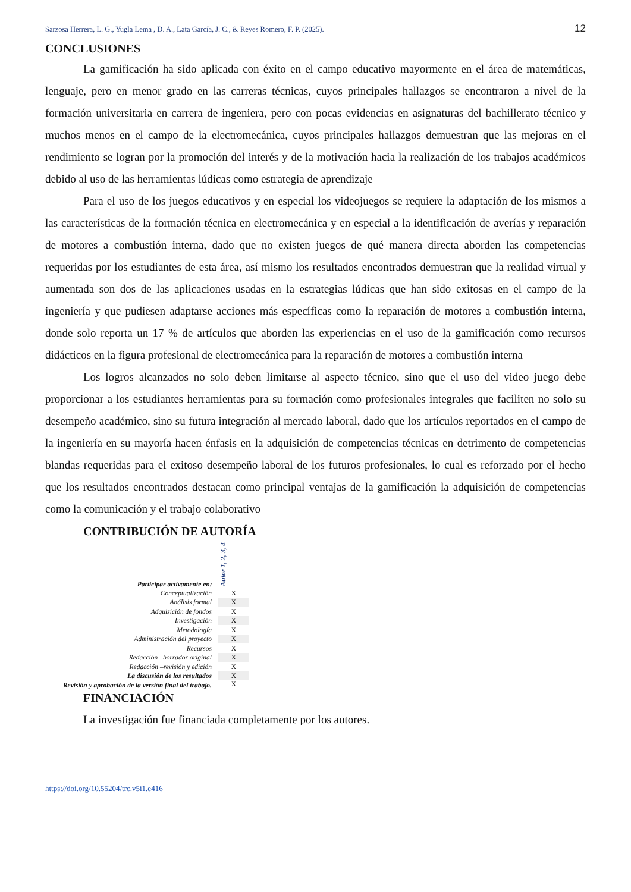Sarzosa Herrera, L. G., Yugla Lema , D. A., Lata García, J. C., & Reyes Romero, F. P. (2025). 12
CONCLUSIONES
La gamificación ha sido aplicada con éxito en el campo educativo mayormente en el área de matemáticas, lenguaje, pero en menor grado en las carreras técnicas, cuyos principales hallazgos se encontraron a nivel de la formación universitaria en carrera de ingeniera, pero con pocas evidencias en asignaturas del bachillerato técnico y muchos menos en el campo de la electromecánica, cuyos principales hallazgos demuestran que las mejoras en el rendimiento se logran por la promoción del interés y de la motivación hacia la realización de los trabajos académicos debido al uso de las herramientas lúdicas como estrategia de aprendizaje
Para el uso de los juegos educativos y en especial los videojuegos se requiere la adaptación de los mismos a las características de la formación técnica en electromecánica y en especial a la identificación de averías y reparación de motores a combustión interna, dado que no existen juegos de qué manera directa aborden las competencias requeridas por los estudiantes de esta área, así mismo los resultados encontrados demuestran que la realidad virtual y aumentada son dos de las aplicaciones usadas en la estrategias lúdicas que han sido exitosas en el campo de la ingeniería y que pudiesen adaptarse acciones más específicas como la reparación de motores a combustión interna, donde solo reporta un 17 % de artículos que aborden las experiencias en el uso de la gamificación como recursos didácticos en la figura profesional de electromecánica para la reparación de motores a combustión interna
Los logros alcanzados no solo deben limitarse al aspecto técnico, sino que el uso del video juego debe proporcionar a los estudiantes herramientas para su formación como profesionales integrales que faciliten no solo su desempeño académico, sino su futura integración al mercado laboral, dado que los artículos reportados en el campo de la ingeniería en su mayoría hacen énfasis en la adquisición de competencias técnicas en detrimento de competencias blandas requeridas para el exitoso desempeño laboral de los futuros profesionales, lo cual es reforzado por el hecho que los resultados encontrados destacan como principal ventajas de la gamificación la adquisición de competencias como la comunicación y el trabajo colaborativo
CONTRIBUCIÓN DE AUTORÍA
| Participar activamente en: | Autor 1, 2, 3, 4 |
| --- | --- |
| Conceptualización | X |
| Análisis formal | X |
| Adquisición de fondos | X |
| Investigación | X |
| Metodología | X |
| Administración del proyecto | X |
| Recursos | X |
| Redacción –borrador original | X |
| Redacción –revisión y edición | X |
| La discusión de los resultados | X |
| Revisión y aprobación de la versión final del trabajo. | X |
FINANCIACIÓN
La investigación fue financiada completamente por los autores.
https://doi.org/10.55204/trc.v5i1.e416